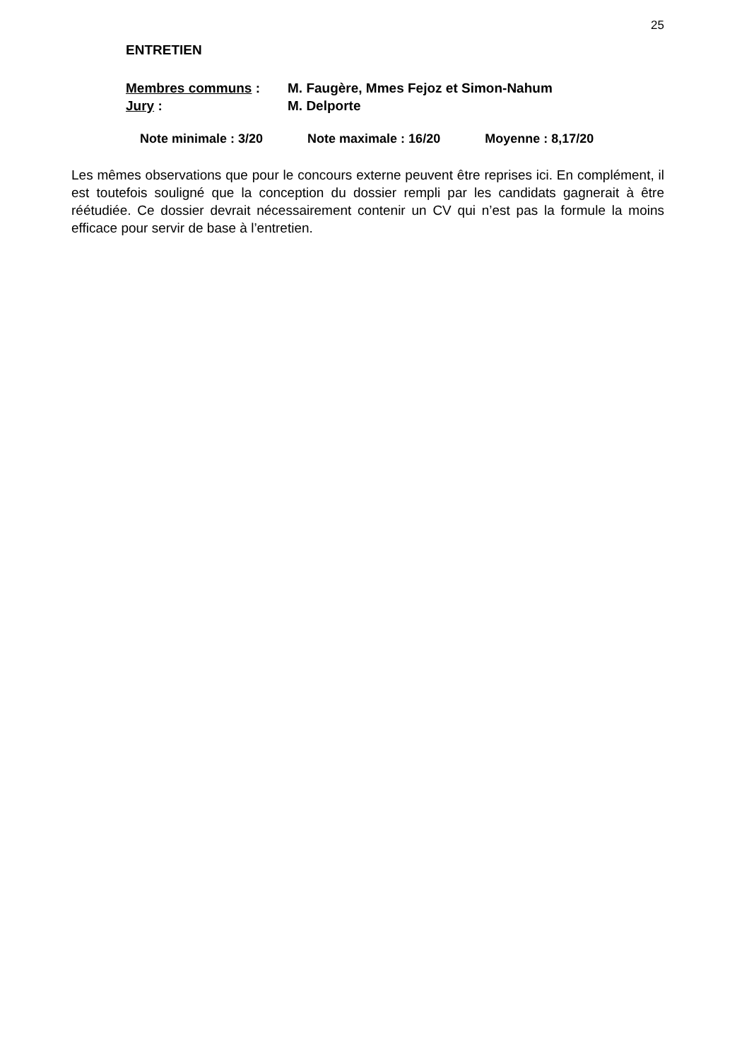25
ENTRETIEN
Membres communs : M. Faugère, Mmes Fejoz et Simon-Nahum
Jury : M. Delporte
Note minimale : 3/20 Note maximale : 16/20 Moyenne : 8,17/20
Les mêmes observations que pour le concours externe peuvent être reprises ici. En complément, il est toutefois souligné que la conception du dossier rempli par les candidats gagnerait à être réétudiée. Ce dossier devrait nécessairement contenir un CV qui n’est pas la formule la moins efficace pour servir de base à l’entretien.